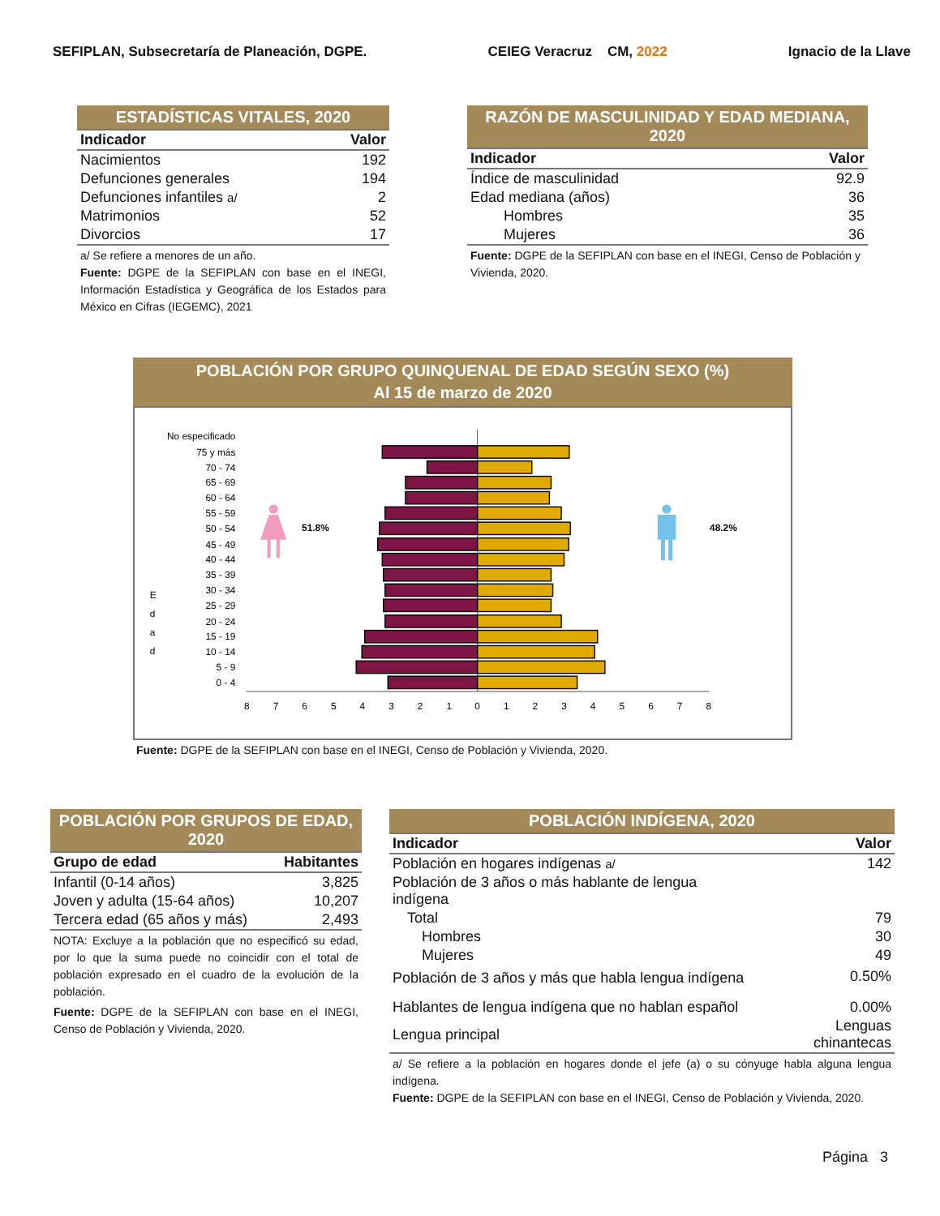SEFIPLAN, Subsecretaría de Planeación, DGPE. CEIEG Veracruz CM, 2022 Ignacio de la Llave
ESTADÍSTICAS VITALES, 2020
| Indicador | Valor |
| --- | --- |
| Nacimientos | 192 |
| Defunciones generales | 194 |
| Defunciones infantiles a/ | 2 |
| Matrimonios | 52 |
| Divorcios | 17 |
a/ Se refiere a menores de un año.
Fuente: DGPE de la SEFIPLAN con base en el INEGI, Información Estadística y Geográfica de los Estados para México en Cifras (IEGEMC), 2021
RAZÓN DE MASCULINIDAD Y EDAD MEDIANA, 2020
| Indicador | Valor |
| --- | --- |
| Índice de masculinidad | 92.9 |
| Edad mediana (años) | 36 |
| Hombres | 35 |
| Mujeres | 36 |
Fuente: DGPE de la SEFIPLAN con base en el INEGI, Censo de Población y Vivienda, 2020.
POBLACIÓN POR GRUPO QUINQUENAL DE EDAD SEGÚN SEXO (%)
Al 15 de marzo de 2020
No especificado
75 y más
70 - 74
65 - 69
60 - 64
55 - 59
50 - 54
45 - 49
40 - 44
35 - 39
30 - 34
25 - 29
20 - 24
15 - 19
10 - 14
5 - 9
0 - 4
E
d
a
d
8
7
6
5
4
3
2
1
0
1
2
3
4
5
6
7
8
51.8%
48.2%
Fuente: DGPE de la SEFIPLAN con base en el INEGI, Censo de Población y Vivienda, 2020.
POBLACIÓN POR GRUPOS DE EDAD, 2020
| Grupo de edad | Habitantes |
| --- | --- |
| Infantil (0-14 años) | 3,825 |
| Joven y adulta (15-64 años) | 10,207 |
| Tercera edad (65 años y más) | 2,493 |
NOTA: Excluye a la población que no especificó su edad, por lo que la suma puede no coincidir con el total de población expresado en el cuadro de la evolución de la población.
Fuente: DGPE de la SEFIPLAN con base en el INEGI, Censo de Población y Vivienda, 2020.
POBLACIÓN INDÍGENA, 2020
| Indicador | Valor |
| --- | --- |
| Población en hogares indígenas a/ | 142 |
| Población de 3 años o más hablante de lengua indígena | |
| Total | 79 |
| Hombres | 30 |
| Mujeres | 49 |
| Población de 3 años y más que habla lengua indígena | 0.50% |
| Hablantes de lengua indígena que no hablan español | 0.00% |
| Lengua principal | Lenguas chinantecas |
a/ Se refiere a la población en hogares donde el jefe (a) o su cónyuge habla alguna lengua indígena.
Fuente: DGPE de la SEFIPLAN con base en el INEGI, Censo de Población y Vivienda, 2020.
Página 3